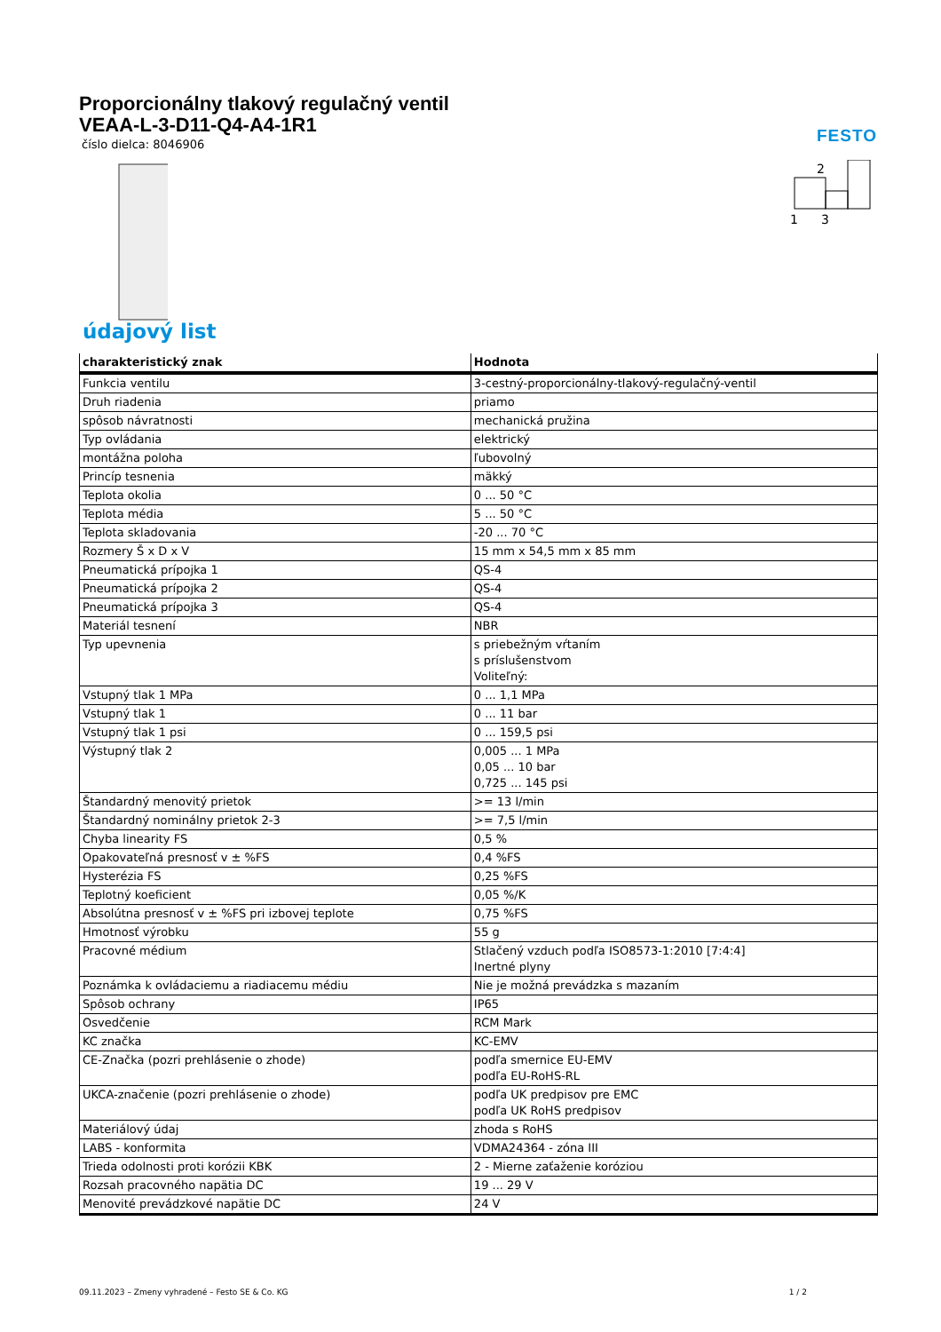Proporcionálny tlakový regulačný ventil
VEAA-L-3-D11-Q4-A4-1R1
číslo dielca: 8046906
FESTO
2
1
3
údajový list
| charakteristický znak | Hodnota |
| --- | --- |
| Funkcia ventilu | 3-cestný-proporcionálny-tlakový-regulačný-ventil |
| Druh riadenia | priamo |
| spôsob návratnosti | mechanická pružina |
| Typ ovládania | elektrický |
| montážna poloha | ľubovolný |
| Princíp tesnenia | mäkký |
| Teplota okolia | 0 ... 50 °C |
| Teplota média | 5 ... 50 °C |
| Teplota skladovania | -20 ... 70 °C |
| Rozmery Š x D x V | 15 mm x 54,5 mm x 85 mm |
| Pneumatická prípojka 1 | QS-4 |
| Pneumatická prípojka 2 | QS-4 |
| Pneumatická prípojka 3 | QS-4 |
| Materiál tesnení | NBR |
| Typ upevnenia | s priebežným vŕtaním s príslušenstvom Voliteľný: |
| Vstupný tlak 1 MPa | 0 ... 1,1 MPa |
| Vstupný tlak 1 | 0 ... 11 bar |
| Vstupný tlak 1 psi | 0 ... 159,5 psi |
| Výstupný tlak 2 | 0,005 ... 1 MPa 0,05 ... 10 bar 0,725 ... 145 psi |
| Štandardný menovitý prietok | >= 13 l/min |
| Štandardný nominálny prietok 2-3 | >= 7,5 l/min |
| Chyba linearity FS | 0,5 % |
| Opakovateľná presnosť v ± %FS | 0,4 %FS |
| Hysterézia FS | 0,25 %FS |
| Teplotný koeficient | 0,05 %/K |
| Absolútna presnosť v ± %FS pri izbovej teplote | 0,75 %FS |
| Hmotnosť výrobku | 55 g |
| Pracovné médium | Stlačený vzduch podľa ISO8573-1:2010 [7:4:4] Inertné plyny |
| Poznámka k ovládaciemu a riadiacemu médiu | Nie je možná prevádzka s mazaním |
| Spôsob ochrany | IP65 |
| Osvedčenie | RCM Mark |
| KC značka | KC-EMV |
| CE-Značka (pozri prehlásenie o zhode) | podľa smernice EU-EMV podľa EU-RoHS-RL |
| UKCA-značenie (pozri prehlásenie o zhode) | podľa UK predpisov pre EMC podľa UK RoHS predpisov |
| Materiálový údaj | zhoda s RoHS |
| LABS - konformita | VDMA24364 - zóna III |
| Trieda odolnosti proti korózii KBK | 2 - Mierne zaťaženie koróziou |
| Rozsah pracovného napätia DC | 19 ... 29 V |
| Menovité prevádzkové napätie DC | 24 V |
09.11.2023 – Zmeny vyhradené – Festo SE & Co. KG 1 / 2